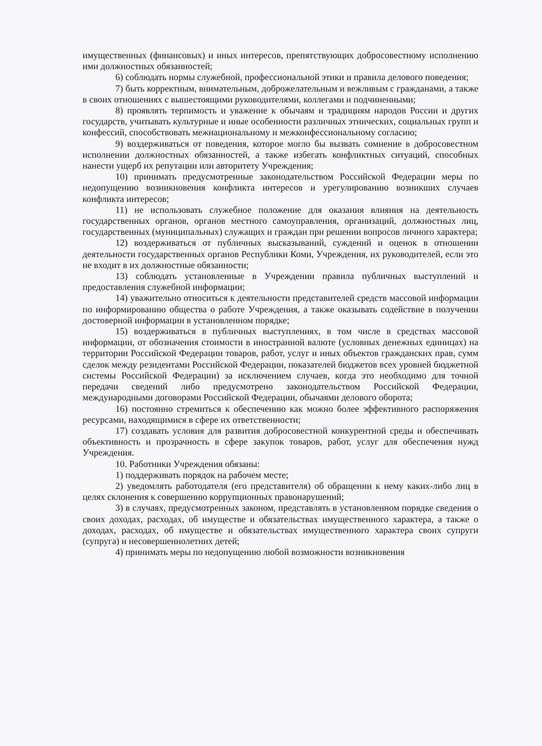имущественных (финансовых) и иных интересов, препятствующих добросовестному исполнению ими должностных обязанностей;
6) соблюдать нормы служебной, профессиональной этики и правила делового поведения;
7) быть корректным, внимательным, доброжелательным и вежливым с гражданами, а также в своих отношениях с вышестоящими руководителями, коллегами и подчиненными;
8) проявлять терпимость и уважение к обычаям и традициям народов России и других государств, учитывать культурные и иные особенности различных этнических, социальных групп и конфессий, способствовать межнациональному и межконфессиональному согласию;
9) воздерживаться от поведения, которое могло бы вызвать сомнение в добросовестном исполнении должностных обязанностей, а также избегать конфликтных ситуаций, способных нанести ущерб их репутации или авторитету Учреждения;
10) принимать предусмотренные законодательством Российской Федерации меры по недопущению возникновения конфликта интересов и урегулированию возникших случаев конфликта интересов;
11) не использовать служебное положение для оказания влияния на деятельность государственных органов, органов местного самоуправления, организаций, должностных лиц, государственных (муниципальных) служащих и граждан при решении вопросов личного характера;
12) воздерживаться от публичных высказываний, суждений и оценок в отношении деятельности государственных органов Республики Коми, Учреждения, их руководителей, если это не входит в их должностные обязанности;
13) соблюдать установленные в Учреждении правила публичных выступлений и предоставления служебной информации;
14) уважительно относиться к деятельности представителей средств массовой информации по информированию общества о работе Учреждения, а также оказывать содействие в получении достоверной информации в установленном порядке;
15) воздерживаться в публичных выступлениях, в том числе в средствах массовой информации, от обозначения стоимости в иностранной валюте (условных денежных единицах) на территории Российской Федерации товаров, работ, услуг и иных объектов гражданских прав, сумм сделок между резидентами Российской Федерации, показателей бюджетов всех уровней бюджетной системы Российской Федерации) за исключением случаев, когда это необходимо для точной передачи сведений либо предусмотрено законодательством Российской Федерации, международными договорами Российской Федерации, обычаями делового оборота;
16) постоянно стремиться к обеспечению как можно более эффективного распоряжения ресурсами, находящимися в сфере их ответственности;
17) создавать условия для развития добросовестной конкурентной среды и обеспечивать объективность и прозрачность в сфере закупок товаров, работ, услуг для обеспечения нужд Учреждения.
10. Работники Учреждения обязаны:
1) поддерживать порядок на рабочем месте;
2) уведомлять работодателя (его представителя) об обращении к нему каких-либо лиц в целях склонения к совершению коррупционных правонарушений;
3) в случаях, предусмотренных законом, представлять в установленном порядке сведения о своих доходах, расходах, об имуществе и обязательствах имущественного характера, а также о доходах, расходах, об имуществе и обязательствах имущественного характера своих супруги (супруга) и несовершеннолетних детей;
4) принимать меры по недопущению любой возможности возникновения